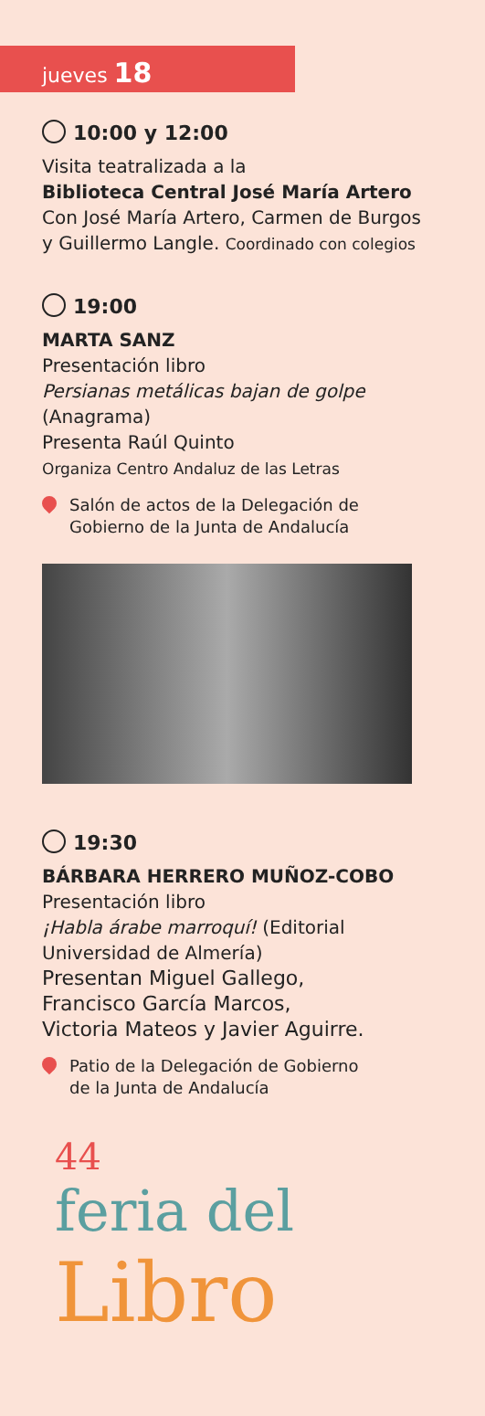jueves 18
10:00 y 12:00
Visita teatralizada a la
Biblioteca Central José María Artero
Con José María Artero, Carmen de Burgos
y Guillermo Langle. Coordinado con colegios
19:00
MARTA SANZ
Presentación libro
Persianas metálicas bajan de golpe
(Anagrama)
Presenta Raúl Quinto
Organiza Centro Andaluz de las Letras
Salón de actos de la Delegación de
Gobierno de la Junta de Andalucía
19:30
BÁRBARA HERRERO MUÑOZ-COBO
Presentación libro
¡Habla árabe marroquí! (Editorial
Universidad de Almería)
Presentan Miguel Gallego,
Francisco García Marcos,
Victoria Mateos y Javier Aguirre.
Patio de la Delegación de Gobierno
de la Junta de Andalucía
44
feria del Libro